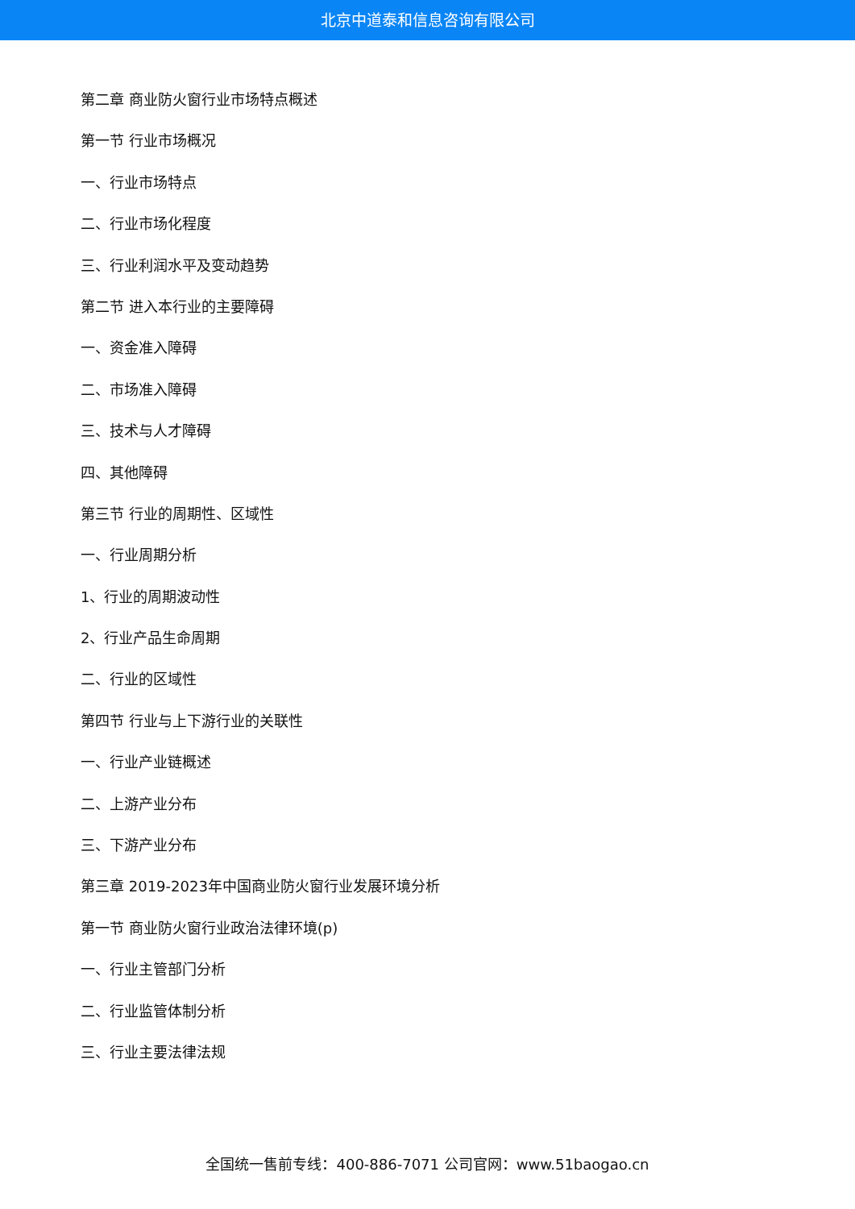北京中道泰和信息咨询有限公司
第二章 商业防火窗行业市场特点概述
第一节 行业市场概况
一、行业市场特点
二、行业市场化程度
三、行业利润水平及变动趋势
第二节 进入本行业的主要障碍
一、资金准入障碍
二、市场准入障碍
三、技术与人才障碍
四、其他障碍
第三节 行业的周期性、区域性
一、行业周期分析
1、行业的周期波动性
2、行业产品生命周期
二、行业的区域性
第四节 行业与上下游行业的关联性
一、行业产业链概述
二、上游产业分布
三、下游产业分布
第三章 2019-2023年中国商业防火窗行业发展环境分析
第一节 商业防火窗行业政治法律环境(p)
一、行业主管部门分析
二、行业监管体制分析
三、行业主要法律法规
全国统一售前专线：400-886-7071 公司官网：www.51baogao.cn